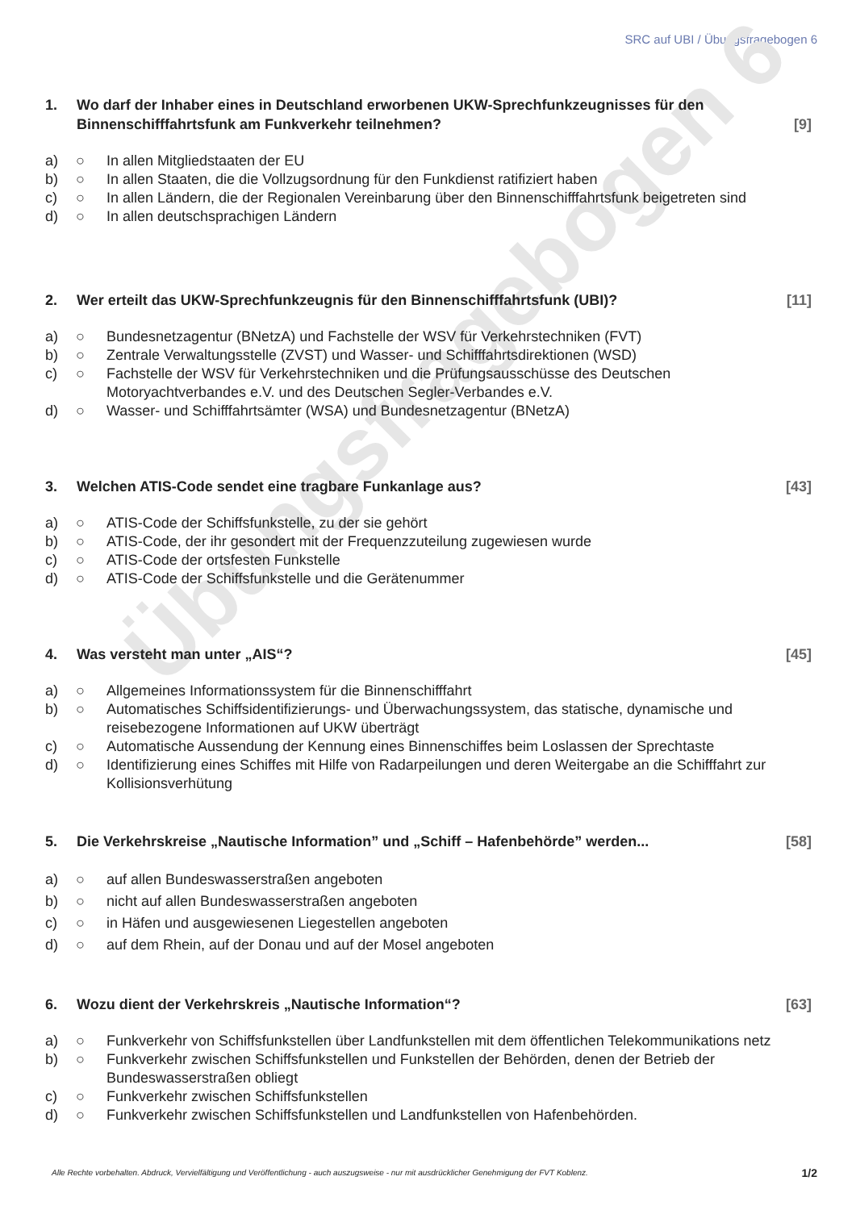SRC auf UBI / Übungsfragebogen 6
Übungsfragebogen 6
1. Wo darf der Inhaber eines in Deutschland erworbenen UKW-Sprechfunkzeugnisses für den Binnenschifffahrtsfunk am Funkverkehr teilnehmen? [9]
a) ○ In allen Mitgliedstaaten der EU
b) ○ In allen Staaten, die die Vollzugsordnung für den Funkdienst ratifiziert haben
c) ○ In allen Ländern, die der Regionalen Vereinbarung über den Binnenschifffahrtsfunk beigetreten sind
d) ○ In allen deutschsprachigen Ländern
2. Wer erteilt das UKW-Sprechfunkzeugnis für den Binnenschifffahrtsfunk (UBI)? [11]
a) ○ Bundesnetzagentur (BNetzA) und Fachstelle der WSV für Verkehrstechniken (FVT)
b) ○ Zentrale Verwaltungsstelle (ZVST) und Wasser- und Schifffahrtsdirektionen (WSD)
c) ○ Fachstelle der WSV für Verkehrstechniken und die Prüfungsausschüsse des Deutschen Motoryachtverbandes e.V. und des Deutschen Segler-Verbandes e.V.
d) ○ Wasser- und Schifffahrtsämter (WSA) und Bundesnetzagentur (BNetzA)
3. Welchen ATIS-Code sendet eine tragbare Funkanlage aus? [43]
a) ○ ATIS-Code der Schiffsfunkstelle, zu der sie gehört
b) ○ ATIS-Code, der ihr gesondert mit der Frequenzzuteilung zugewiesen wurde
c) ○ ATIS-Code der ortsfesten Funkstelle
d) ○ ATIS-Code der Schiffsfunkstelle und die Gerätenummer
4. Was versteht man unter „AIS“? [45]
a) ○ Allgemeines Informationssystem für die Binnenschifffahrt
b) ○ Automatisches Schiffsidentifizierungs- und Überwachungssystem, das statische, dynamische und reisebezogene Informationen auf UKW überträgt
c) ○ Automatische Aussendung der Kennung eines Binnenschiffes beim Loslassen der Sprechtaste
d) ○ Identifizierung eines Schiffes mit Hilfe von Radarpeilungen und deren Weitergabe an die Schifffahrt zur Kollisionsverhütung
5. Die Verkehrskreise „Nautische Information” und „Schiff – Hafenbehörde” werden... [58]
a) ○ auf allen Bundeswasserstraßen angeboten
b) ○ nicht auf allen Bundeswasserstraßen angeboten
c) ○ in Häfen und ausgewiesenen Liegestellen angeboten
d) ○ auf dem Rhein, auf der Donau und auf der Mosel angeboten
6. Wozu dient der Verkehrskreis „Nautische Information“? [63]
a) ○ Funkverkehr von Schiffsfunkstellen über Landfunkstellen mit dem öffentlichen Telekommunikations netz
b) ○ Funkverkehr zwischen Schiffsfunkstellen und Funkstellen der Behörden, denen der Betrieb der Bundeswasserstraßen obliegt
c) ○ Funkverkehr zwischen Schiffsfunkstellen
d) ○ Funkverkehr zwischen Schiffsfunkstellen und Landfunkstellen von Hafenbehörden.
Alle Rechte vorbehalten. Abdruck, Vervielfältigung und Veröffentlichung - auch auszugsweise - nur mit ausdrücklicher Genehmigung der FVT Koblenz.
1/2